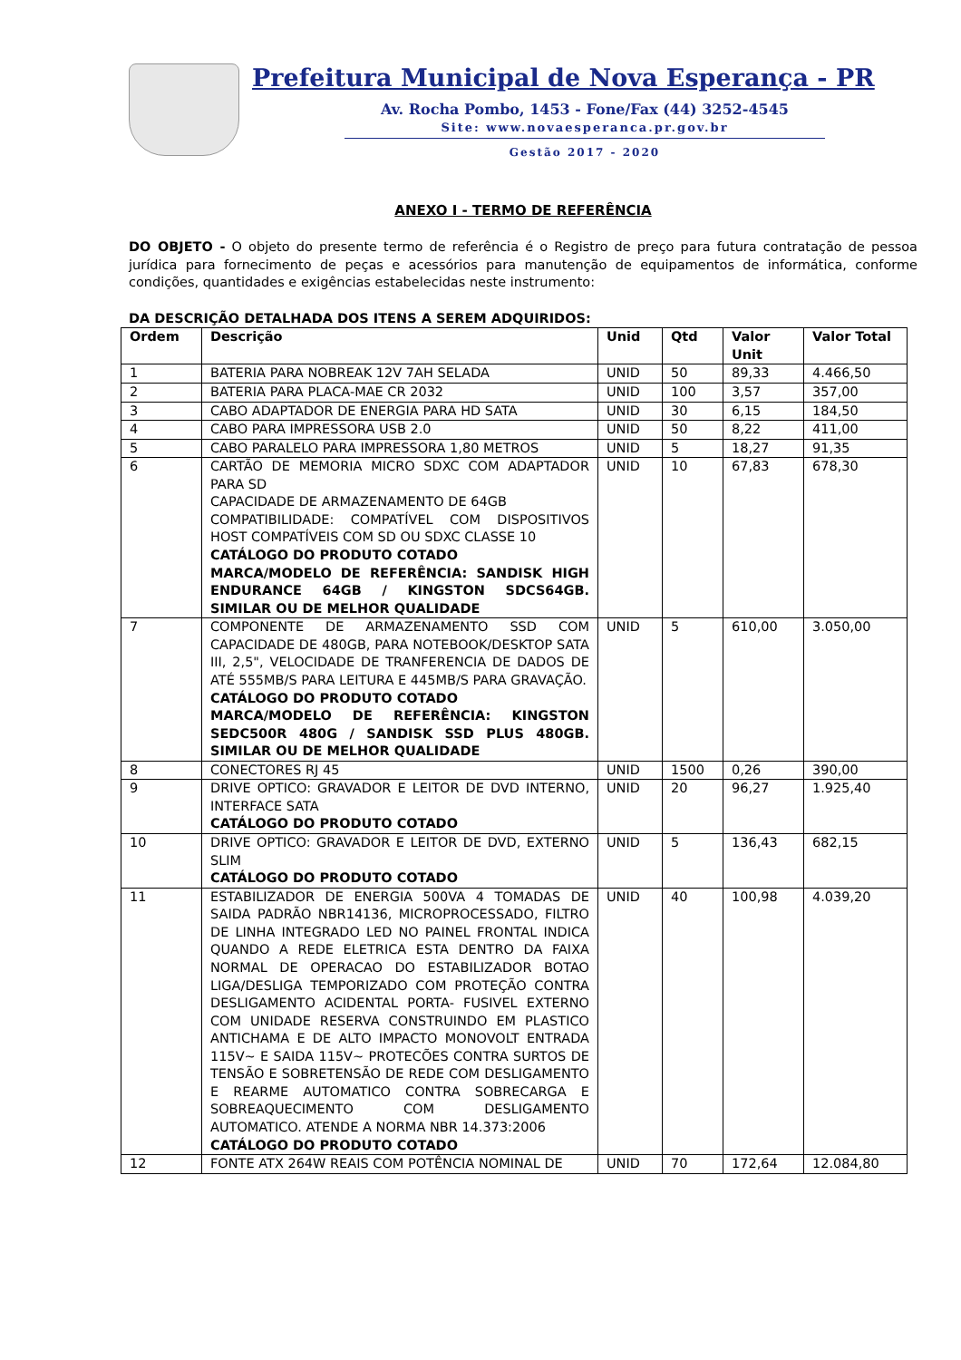Prefeitura Municipal de Nova Esperança - PR
Av. Rocha Pombo, 1453 - Fone/Fax (44) 3252-4545
Site: www.novaesperanca.pr.gov.br
Gestão 2017 - 2020
ANEXO I - TERMO DE REFERÊNCIA
DO OBJETO - O objeto do presente termo de referência é o Registro de preço para futura contratação de pessoa jurídica para fornecimento de peças e acessórios para manutenção de equipamentos de informática, conforme condições, quantidades e exigências estabelecidas neste instrumento:
DA DESCRIÇÃO DETALHADA DOS ITENS A SEREM ADQUIRIDOS:
| Ordem | Descrição | Unid | Qtd | Valor Unit | Valor Total |
| --- | --- | --- | --- | --- | --- |
| 1 | BATERIA PARA NOBREAK 12V 7AH SELADA | UNID | 50 | 89,33 | 4.466,50 |
| 2 | BATERIA PARA PLACA-MAE CR 2032 | UNID | 100 | 3,57 | 357,00 |
| 3 | CABO ADAPTADOR DE ENERGIA PARA HD SATA | UNID | 30 | 6,15 | 184,50 |
| 4 | CABO PARA IMPRESSORA USB 2.0 | UNID | 50 | 8,22 | 411,00 |
| 5 | CABO PARALELO PARA IMPRESSORA 1,80 METROS | UNID | 5 | 18,27 | 91,35 |
| 6 | CARTÃO DE MEMORIA MICRO SDXC COM ADAPTADOR PARA SD CAPACIDADE DE ARMAZENAMENTO DE 64GB COMPATIBILIDADE: COMPATÍVEL COM DISPOSITIVOS HOST COMPATÍVEIS COM SD OU SDXC CLASSE 10 CATÁLOGO DO PRODUTO COTADO MARCA/MODELO DE REFERÊNCIA: SANDISK HIGH ENDURANCE 64GB / KINGSTON SDCS64GB. SIMILAR OU DE MELHOR QUALIDADE | UNID | 10 | 67,83 | 678,30 |
| 7 | COMPONENTE DE ARMAZENAMENTO SSD COM CAPACIDADE DE 480GB, PARA NOTEBOOK/DESKTOP SATA III, 2,5", VELOCIDADE DE TRANFERENCIA DE DADOS DE ATÉ 555MB/S PARA LEITURA E 445MB/S PARA GRAVAÇÃO. CATÁLOGO DO PRODUTO COTADO MARCA/MODELO DE REFERÊNCIA: KINGSTON SEDC500R 480G / SANDISK SSD PLUS 480GB. SIMILAR OU DE MELHOR QUALIDADE | UNID | 5 | 610,00 | 3.050,00 |
| 8 | CONECTORES RJ 45 | UNID | 1500 | 0,26 | 390,00 |
| 9 | DRIVE OPTICO: GRAVADOR E LEITOR DE DVD INTERNO, INTERFACE SATA CATÁLOGO DO PRODUTO COTADO | UNID | 20 | 96,27 | 1.925,40 |
| 10 | DRIVE OPTICO: GRAVADOR E LEITOR DE DVD, EXTERNO SLIM CATÁLOGO DO PRODUTO COTADO | UNID | 5 | 136,43 | 682,15 |
| 11 | ESTABILIZADOR DE ENERGIA 500VA 4 TOMADAS DE SAIDA PADRÃO NBR14136, MICROPROCESSADO, FILTRO DE LINHA INTEGRADO LED NO PAINEL FRONTAL INDICA QUANDO A REDE ELETRICA ESTA DENTRO DA FAIXA NORMAL DE OPERACAO DO ESTABILIZADOR BOTAO LIGA/DESLIGA TEMPORIZADO COM PROTEÇÃO CONTRA DESLIGAMENTO ACIDENTAL PORTA- FUSIVEL EXTERNO COM UNIDADE RESERVA CONSTRUINDO EM PLASTICO ANTICHAMA E DE ALTO IMPACTO MONOVOLT ENTRADA 115V~ E SAIDA 115V~ PROTECÕES CONTRA SURTOS DE TENSÃO E SOBRETENSÃO DE REDE COM DESLIGAMENTO E REARME AUTOMATICO CONTRA SOBRECARGA E SOBREAQUECIMENTO COM DESLIGAMENTO AUTOMATICO. ATENDE A NORMA NBR 14.373:2006 CATÁLOGO DO PRODUTO COTADO | UNID | 40 | 100,98 | 4.039,20 |
| 12 | FONTE ATX 264W REAIS COM POTÊNCIA NOMINAL DE | UNID | 70 | 172,64 | 12.084,80 |